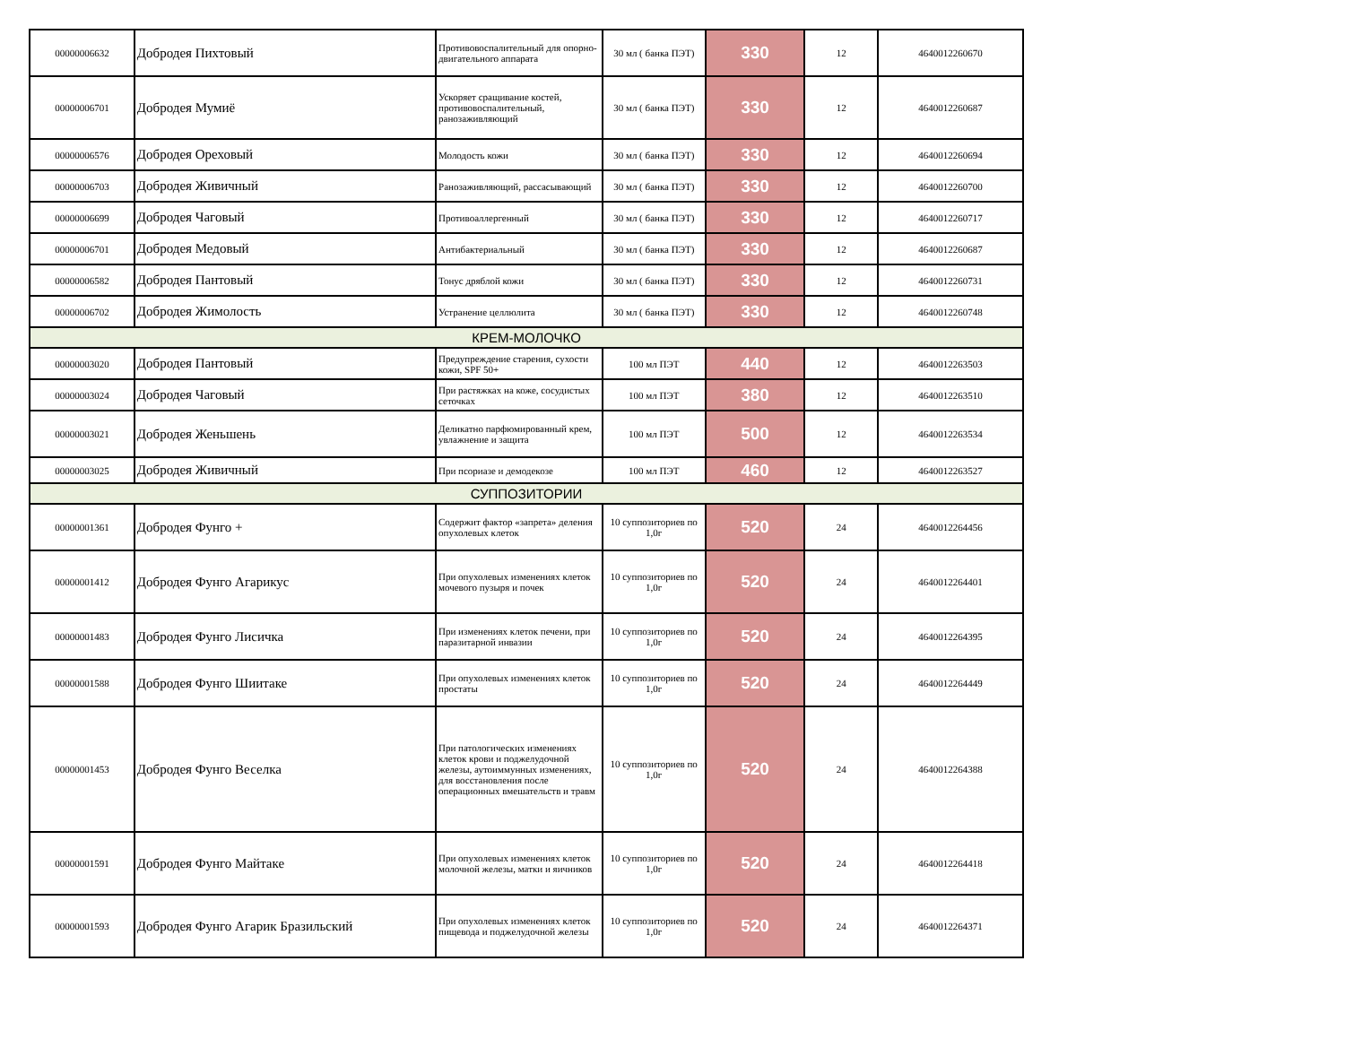| 00000006632 | Добродея Пихтовый | Противовоспалительный для опорно-двигательного аппарата | 30 мл ( банка ПЭТ) | 330 | 12 | 4640012260670 |
| 00000006701 | Добродея Мумиё | Ускоряет сращивание костей, противовоспалительный, ранозаживляющий | 30 мл ( банка ПЭТ) | 330 | 12 | 4640012260687 |
| 00000006576 | Добродея Ореховый | Молодость кожи | 30 мл ( банка ПЭТ) | 330 | 12 | 4640012260694 |
| 00000006703 | Добродея Живичный | Ранозаживляющий, рассасывающий | 30 мл ( банка ПЭТ) | 330 | 12 | 4640012260700 |
| 00000006699 | Добродея Чаговый | Противоаллергенный | 30 мл ( банка ПЭТ) | 330 | 12 | 4640012260717 |
| 00000006701 | Добродея Медовый | Антибактериальный | 30 мл ( банка ПЭТ) | 330 | 12 | 4640012260687 |
| 00000006582 | Добродея Пантовый | Тонус дряблой кожи | 30 мл ( банка ПЭТ) | 330 | 12 | 4640012260731 |
| 00000006702 | Добродея Жимолость | Устранение целлюлита | 30 мл ( банка ПЭТ) | 330 | 12 | 4640012260748 |
| КРЕМ-МОЛОЧКО | | | | | | |
| 00000003020 | Добродея Пантовый | Предупреждение старения, сухости кожи, SPF 50+ | 100 мл ПЭТ | 440 | 12 | 4640012263503 |
| 00000003024 | Добродея Чаговый | При растяжках на коже, сосудистых сеточках | 100 мл ПЭТ | 380 | 12 | 4640012263510 |
| 00000003021 | Добродея Женьшень | Деликатно парфюмированный крем, увлажнение и защита | 100 мл ПЭТ | 500 | 12 | 4640012263534 |
| 00000003025 | Добродея Живичный | При псориазе и демодекозе | 100 мл ПЭТ | 460 | 12 | 4640012263527 |
| СУППОЗИТОРИИ | | | | | | |
| 00000001361 | Добродея Фунго + | Содержит фактор «запрета» деления опухолевых клеток | 10 суппозиториев по 1,0г | 520 | 24 | 4640012264456 |
| 00000001412 | Добродея Фунго Агарикус | При опухолевых изменениях клеток мочевого пузыря и почек | 10 суппозиториев по 1,0г | 520 | 24 | 4640012264401 |
| 00000001483 | Добродея Фунго Лисичка | При изменениях клеток печени, при паразитарной инвазии | 10 суппозиториев по 1,0г | 520 | 24 | 4640012264395 |
| 00000001588 | Добродея Фунго Шиитаке | При опухолевых изменениях клеток простаты | 10 суппозиториев по 1,0г | 520 | 24 | 4640012264449 |
| 00000001453 | Добродея Фунго Веселка | При патологических изменениях клеток крови и поджелудочной железы, аутоиммунных изменениях, для восстановления после операционных вмешательств и травм | 10 суппозиториев по 1,0г | 520 | 24 | 4640012264388 |
| 00000001591 | Добродея Фунго Майтаке | При опухолевых изменениях клеток молочной железы, матки и яичников | 10 суппозиториев по 1,0г | 520 | 24 | 4640012264418 |
| 00000001593 | Добродея Фунго Агарик Бразильский | При опухолевых изменениях клеток пищевода и поджелудочной железы | 10 суппозиториев по 1,0г | 520 | 24 | 4640012264371 |